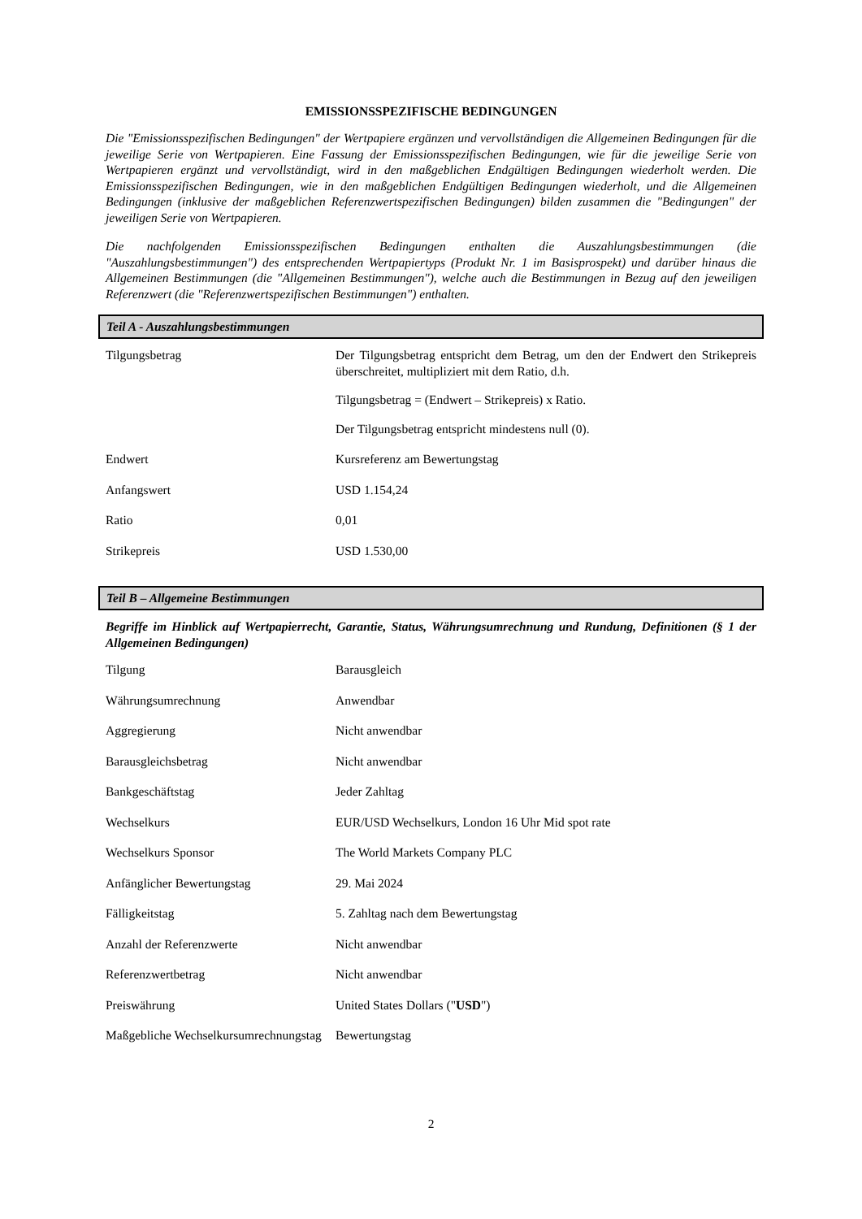EMISSIONSSPEZIFISCHE BEDINGUNGEN
Die "Emissionsspezifischen Bedingungen" der Wertpapiere ergänzen und vervollständigen die Allgemeinen Bedingungen für die jeweilige Serie von Wertpapieren. Eine Fassung der Emissionsspezifischen Bedingungen, wie für die jeweilige Serie von Wertpapieren ergänzt und vervollständigt, wird in den maßgeblichen Endgültigen Bedingungen wiederholt werden. Die Emissionsspezifischen Bedingungen, wie in den maßgeblichen Endgültigen Bedingungen wiederholt, und die Allgemeinen Bedingungen (inklusive der maßgeblichen Referenzwertspezifischen Bedingungen) bilden zusammen die "Bedingungen" der jeweiligen Serie von Wertpapieren.
Die nachfolgenden Emissionsspezifischen Bedingungen enthalten die Auszahlungsbestimmungen (die "Auszahlungsbestimmungen") des entsprechenden Wertpapiertyps (Produkt Nr. 1 im Basisprospekt) und darüber hinaus die Allgemeinen Bestimmungen (die "Allgemeinen Bestimmungen"), welche auch die Bestimmungen in Bezug auf den jeweiligen Referenzwert (die "Referenzwertspezifischen Bestimmungen") enthalten.
Teil A - Auszahlungsbestimmungen
| Tilgungsbetrag | Der Tilgungsbetrag entspricht dem Betrag, um den der Endwert den Strikepreis überschreitet, multipliziert mit dem Ratio, d.h. Tilgungsbetrag = (Endwert – Strikepreis) x Ratio. Der Tilgungsbetrag entspricht mindestens null (0). |
| Endwert | Kursreferenz am Bewertungstag |
| Anfangswert | USD 1.154,24 |
| Ratio | 0,01 |
| Strikepreis | USD 1.530,00 |
Teil B – Allgemeine Bestimmungen
Begriffe im Hinblick auf Wertpapierrecht, Garantie, Status, Währungsumrechnung und Rundung, Definitionen (§ 1 der Allgemeinen Bedingungen)
| Tilgung | Barausgleich |
| Währungsumrechnung | Anwendbar |
| Aggregierung | Nicht anwendbar |
| Barausgleichsbetrag | Nicht anwendbar |
| Bankgeschäftstag | Jeder Zahltag |
| Wechselkurs | EUR/USD Wechselkurs, London 16 Uhr Mid spot rate |
| Wechselkurs Sponsor | The World Markets Company PLC |
| Anfänglicher Bewertungstag | 29. Mai 2024 |
| Fälligkeitstag | 5. Zahltag nach dem Bewertungstag |
| Anzahl der Referenzwerte | Nicht anwendbar |
| Referenzwertbetrag | Nicht anwendbar |
| Preiswährung | United States Dollars (" USD ") |
| Maßgebliche Wechselkursumrechnungstag | Bewertungstag |
2